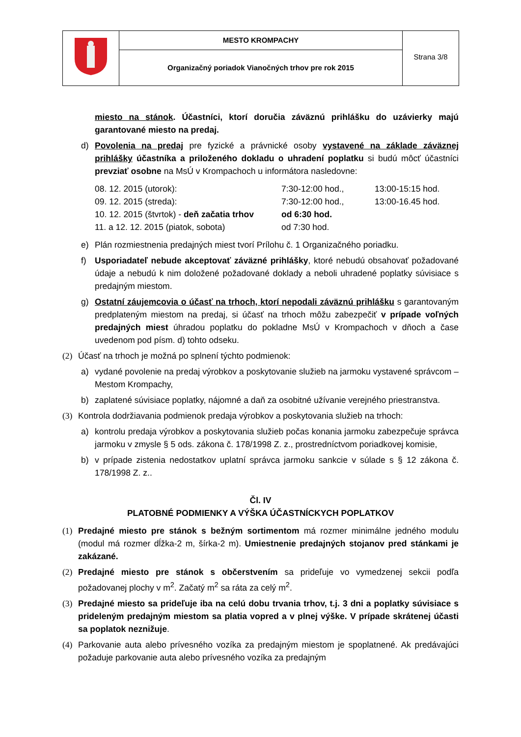| | MESTO KROMPACHY | Strana 3/8 |
| | Organizačný poriadok Vianočných trhov pre rok 2015 | |
miesto na stánok. Účastníci, ktorí doručia záväznú prihlášku do uzávierky majú garantované miesto na predaj.
d) Povolenia na predaj pre fyzické a právnické osoby vystavené na základe záväznej prihlášky účastníka a priloženého dokladu o uhradení poplatku si budú môcť účastníci prevziať osobne na MsÚ v Krompachoch u informátora nasledovne:
| 08. 12. 2015 (utorok): | 7:30-12:00 hod., | 13:00-15:15 hod. |
| 09. 12. 2015 (streda): | 7:30-12:00 hod., | 13:00-16.45 hod. |
| 10. 12. 2015 (štvrtok) - deň začatia trhov | od 6:30 hod. | |
| 11. a 12. 12. 2015 (piatok, sobota) | od 7:30 hod. | |
e) Plán rozmiestnenia predajných miest tvorí Prílohu č. 1 Organizačného poriadku.
f) Usporiadateľ nebude akceptovať záväzné prihlášky, ktoré nebudú obsahovať požadované údaje a nebudú k nim doložené požadované doklady a neboli uhradené poplatky súvisiace s predajným miestom.
g) Ostatní záujemcovia o účasť na trhoch, ktorí nepodali záväznú prihlášku s garantovaným predplateným miestom na predaj, si účasť na trhoch môžu zabezpečiť v prípade voľných predajných miest úhradou poplatku do pokladne MsÚ v Krompachoch v dňoch a čase uvedenom pod písm. d) tohto odseku.
(2) Účasť na trhoch je možná po splnení týchto podmienok:
a) vydané povolenie na predaj výrobkov a poskytovanie služieb na jarmoku vystavené správcom – Mestom Krompachy,
b) zaplatené súvisiace poplatky, nájomné a daň za osobitné užívanie verejného priestranstva.
(3) Kontrola dodržiavania podmienok predaja výrobkov a poskytovania služieb na trhoch:
a) kontrolu predaja výrobkov a poskytovania služieb počas konania jarmoku zabezpečuje správca jarmoku v zmysle § 5 ods. zákona č. 178/1998 Z. z., prostredníctvom poriadkovej komisie,
b) v prípade zistenia nedostatkov uplatní správca jarmoku sankcie v súlade s § 12 zákona č. 178/1998 Z. z..
Čl. IV
PLATOBNÉ PODMIENKY A VÝŠKA ÚČASTNÍCKYCH POPLATKOV
(1) Predajné miesto pre stánok s bežným sortimentom má rozmer minimálne jedného modulu (modul má rozmer dĺžka-2 m, šírka-2 m). Umiestnenie predajných stojanov pred stánkami je zakázané.
(2) Predajné miesto pre stánok s občerstvením sa prideľuje vo vymedzenej sekcii podľa požadovanej plochy v m<sup>2</sup>. Začatý m<sup>2</sup> sa ráta za celý m<sup>2</sup>.
(3) Predajné miesto sa prideľuje iba na celú dobu trvania trhov, t.j. 3 dni a poplatky súvisiace s prideleným predajným miestom sa platia vopred a v plnej výške. V prípade skrátenej účasti sa poplatok neznižuje.
(4) Parkovanie auta alebo prívesného vozíka za predajným miestom je spoplatnené. Ak predávajúci požaduje parkovanie auta alebo prívesného vozíka za predajným